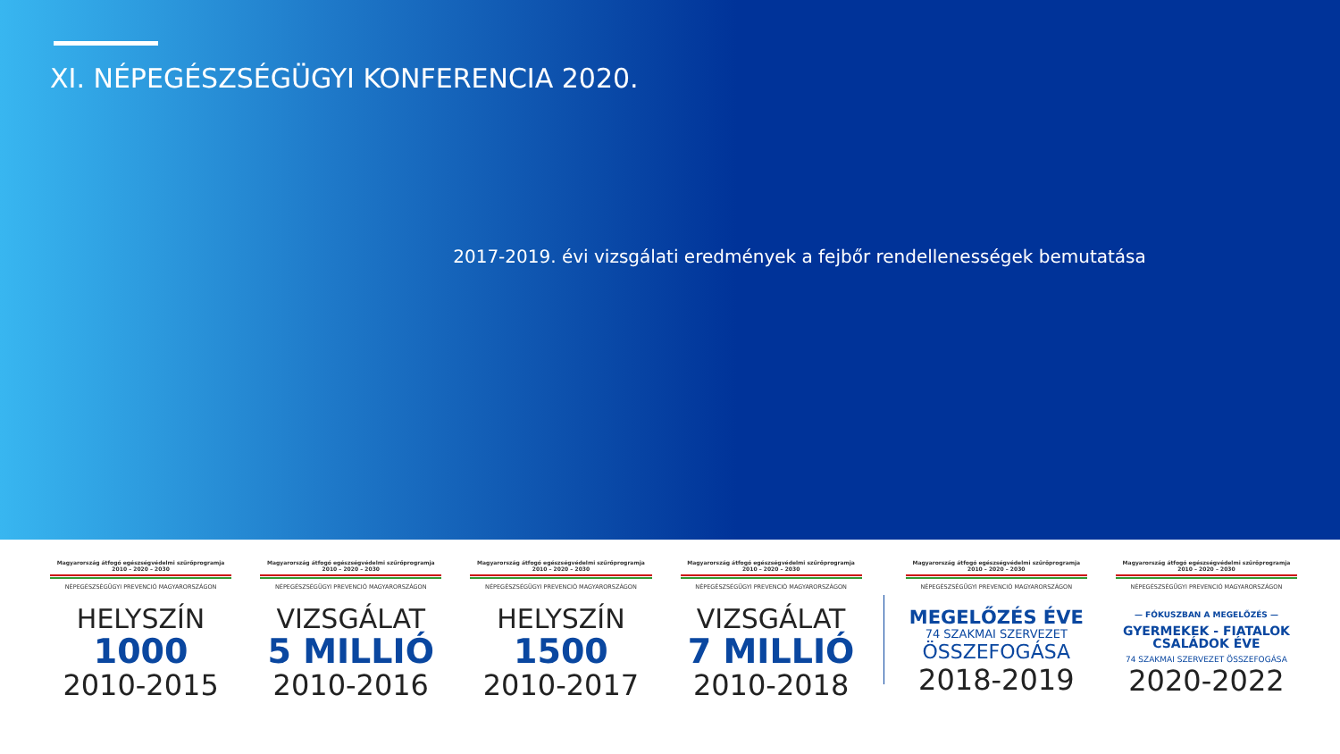XI. NÉPEGÉSZSÉGÜGYI KONFERENCIA 2020.
2017-2019. évi vizsgálati eredmények a fejbőr rendellenességek bemutatása
Magyarország átfogó egészségvédelmi szűrőprogramja
2010 – 2020 – 2030
NÉPEGÉSZSÉGÜGYI PREVENCIÓ MAGYARORSZÁGON
HELYSZÍN
1000
2010-2015
Magyarország átfogó egészségvédelmi szűrőprogramja
2010 – 2020 – 2030
NÉPEGÉSZSÉGÜGYI PREVENCIÓ MAGYARORSZÁGON
VIZSGÁLAT
5 MILLIÓ
2010-2016
Magyarország átfogó egészségvédelmi szűrőprogramja
2010 – 2020 – 2030
NÉPEGÉSZSÉGÜGYI PREVENCIÓ MAGYARORSZÁGON
HELYSZÍN
1500
2010-2017
Magyarország átfogó egészségvédelmi szűrőprogramja
2010 – 2020 – 2030
NÉPEGÉSZSÉGÜGYI PREVENCIÓ MAGYARORSZÁGON
VIZSGÁLAT
7 MILLIÓ
2010-2018
Magyarország átfogó egészségvédelmi szűrőprogramja
2010 – 2020 – 2030
NÉPEGÉSZSÉGÜGYI PREVENCIÓ MAGYARORSZÁGON
MEGELŐZÉS ÉVE
74 SZAKMAI SZERVEZET
ÖSSZEFOGÁSA
2018-2019
Magyarország átfogó egészségvédelmi szűrőprogramja
2010 – 2020 – 2030
NÉPEGÉSZSÉGÜGYI PREVENCIÓ MAGYARORSZÁGON
— FÓKUSZBAN A MEGELŐZÉS —
GYERMEKEK - FIATALOK
CSALÁDOK ÉVE
74 SZAKMAI SZERVEZET ÖSSZEFOGÁSA
2020-2022